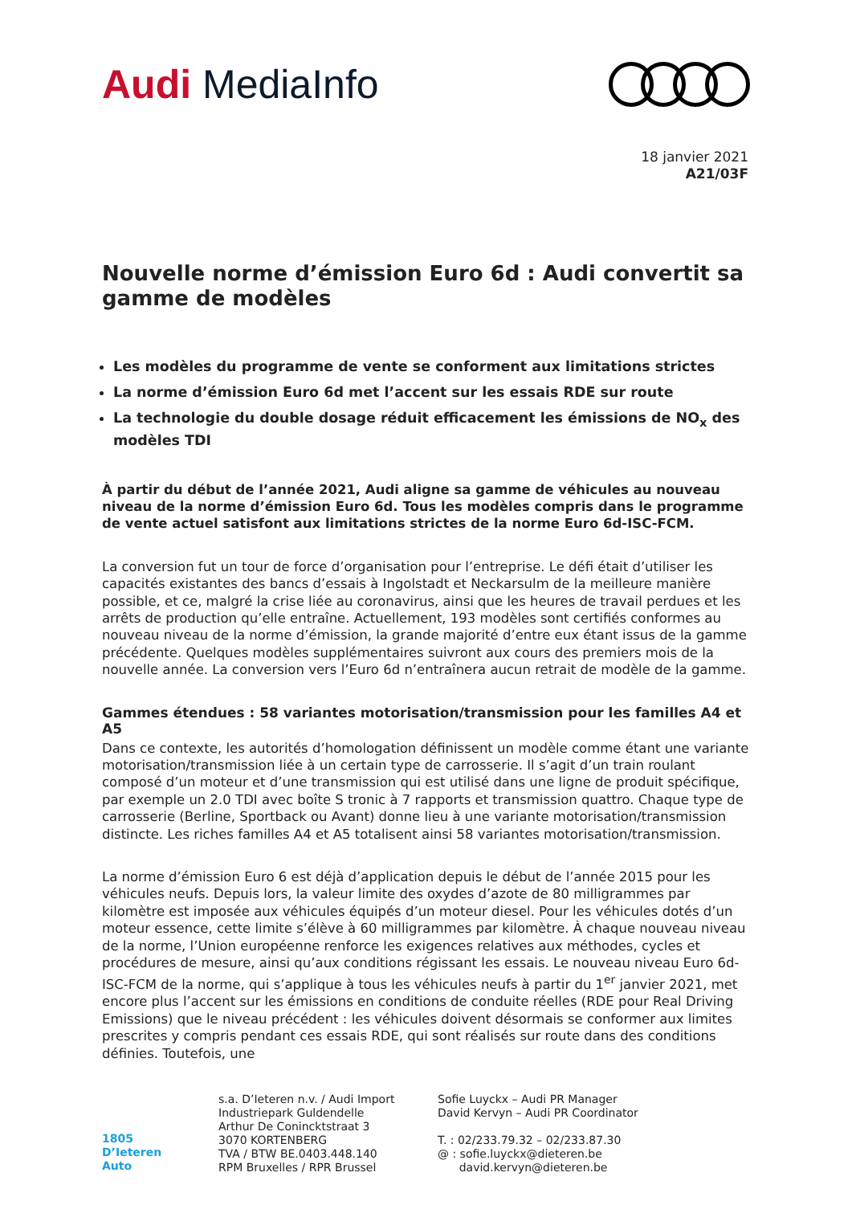Audi MediaInfo
18 janvier 2021
A21/03F
Nouvelle norme d’émission Euro 6d : Audi convertit sa gamme de modèles
Les modèles du programme de vente se conforment aux limitations strictes
La norme d’émission Euro 6d met l’accent sur les essais RDE sur route
La technologie du double dosage réduit efficacement les émissions de NO<sub>x</sub> des modèles TDI
À partir du début de l’année 2021, Audi aligne sa gamme de véhicules au nouveau niveau de la norme d’émission Euro 6d. Tous les modèles compris dans le programme de vente actuel satisfont aux limitations strictes de la norme Euro 6d-ISC-FCM.
La conversion fut un tour de force d’organisation pour l’entreprise. Le défi était d’utiliser les capacités existantes des bancs d’essais à Ingolstadt et Neckarsulm de la meilleure manière possible, et ce, malgré la crise liée au coronavirus, ainsi que les heures de travail perdues et les arrêts de production qu’elle entraîne. Actuellement, 193 modèles sont certifiés conformes au nouveau niveau de la norme d’émission, la grande majorité d’entre eux étant issus de la gamme précédente. Quelques modèles supplémentaires suivront aux cours des premiers mois de la nouvelle année. La conversion vers l’Euro 6d n’entraînera aucun retrait de modèle de la gamme.
Gammes étendues : 58 variantes motorisation/transmission pour les familles A4 et A5
Dans ce contexte, les autorités d’homologation définissent un modèle comme étant une variante motorisation/transmission liée à un certain type de carrosserie. Il s’agit d’un train roulant composé d’un moteur et d’une transmission qui est utilisé dans une ligne de produit spécifique, par exemple un 2.0 TDI avec boîte S tronic à 7 rapports et transmission quattro. Chaque type de carrosserie (Berline, Sportback ou Avant) donne lieu à une variante motorisation/transmission distincte. Les riches familles A4 et A5 totalisent ainsi 58 variantes motorisation/transmission.
La norme d’émission Euro 6 est déjà d’application depuis le début de l’année 2015 pour les véhicules neufs. Depuis lors, la valeur limite des oxydes d’azote de 80 milligrammes par kilomètre est imposée aux véhicules équipés d’un moteur diesel. Pour les véhicules dotés d’un moteur essence, cette limite s’élève à 60 milligrammes par kilomètre. À chaque nouveau niveau de la norme, l’Union européenne renforce les exigences relatives aux méthodes, cycles et procédures de mesure, ainsi qu’aux conditions régissant les essais. Le nouveau niveau Euro 6d-ISC-FCM de la norme, qui s’applique à tous les véhicules neufs à partir du 1<sup>er</sup> janvier 2021, met encore plus l’accent sur les émissions en conditions de conduite réelles (RDE pour Real Driving Emissions) que le niveau précédent : les véhicules doivent désormais se conformer aux limites prescrites y compris pendant ces essais RDE, qui sont réalisés sur route dans des conditions définies. Toutefois, une
1805
D’Ieteren Auto
s.a. D’Ieteren n.v. / Audi Import
Industriepark Guldendelle
Arthur De Conincktstraat 3
3070 KORTENBERG
TVA / BTW BE.0403.448.140
RPM Bruxelles / RPR Brussel
Sofie Luyckx – Audi PR Manager
David Kervyn – Audi PR Coordinator
T. : 02/233.79.32 – 02/233.87.30
@ : sofie.luyckx@dieteren.be
david.kervyn@dieteren.be